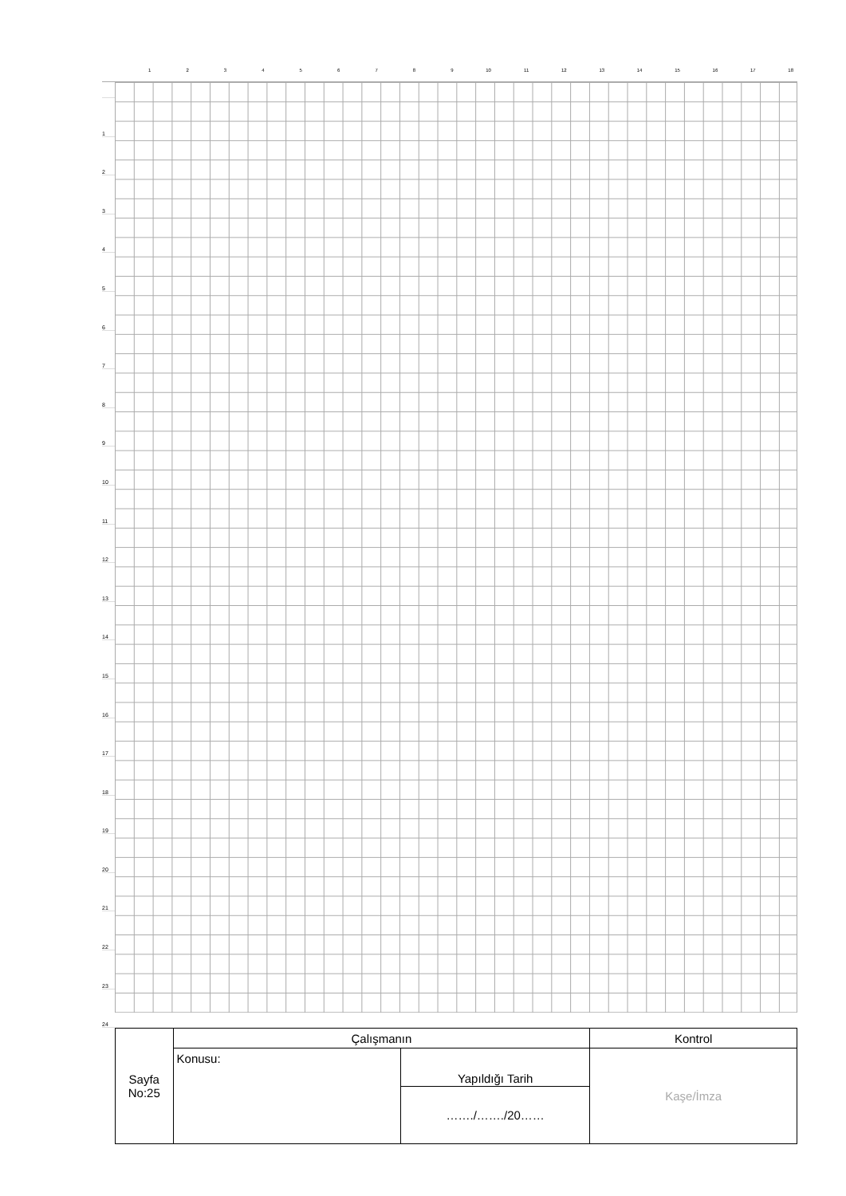123456789 10 11 12 13 14 15 16 17 18
1
2
3
4
5
6
7
8
9
10
11
12
13
14
15
16
17
18
19
20
21
22
23
24
| Sayfa No:25 | Çalışmanın | | Kontrol |
| | Konusu: | Yapıldığı Tarih | Kaşe/İmza |
| | | ……./……./20…… | |